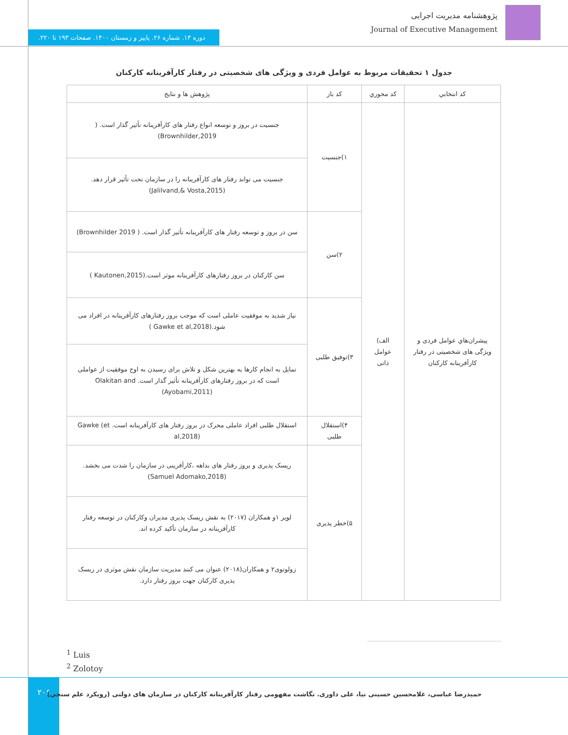پژوهشنامه مدیریت اجرایی
Journal of Executive Management
دوره ۱۳. شماره ۲۶. پاییز و زمستان ۱۴۰۰. صفحات ۱۹۳ تا ۲۲۰.
جدول ۱ تحقیقات مربوط به عوامل فردی و ویژگی های شخصیتی در رفتار کارآفرینانه کارکنان
| کد انتخابي | کد محوري | کد باز | پژوهش ها و نتايج |
| --- | --- | --- | --- |
| پیشران‌هاي عوامل فردی و ویژگی های شخصیتی در رفتار کارآفرینانه کارکنان | الف) عوامل ذاتی | ۱)جنسیت | جنسیت در بروز و توسعه انواع رفتار های کارآفرینانه تأثیر گذار است. ( Brownhilder,2019) |
| | | | جنسیت می تواند رفتار های کارآفرینانه را در سازمان تحت تأثیر قرار دهد. (Jalilvand,& Vosta,2015) |
| | | ۲)سن | سن در بروز و توسعه رفتار های کارآفرینانه تأثیر گذار است. ( Brownhilder 2019) |
| | | | سن کارکنان در بروز رفتارهای کارآفرینانه موثر است.(Kautonen,2015 ) |
| | | ۳)توفیق طلبی | نیاز شدید به موفقیت عاملی است که موجب بروز رفتارهای کارآفرینانه در افراد می شود.(Gawke et al,2018 ) |
| | | | تمایل به انجام کارها به بهترین شکل و تلاش برای رسیدن به اوج موفقیت از عواملی است که در بروز رفتارهای کارآفرینانه تأثیر گذار است. Olakitan and (Ayobami,2011) |
| | | ۴)استقلال طلبی | استقلال طلبی افراد عاملی محرک در بروز رفتار های کارآفرینانه است. Gawke (et al,2018) |
| | | ۵)خطر پذیری | ریسک پذیری و بروز رفتار های بداهه ،کارآفرینی در سازمان را شدت می بخشد. (Samuel Adomako,2018) |
| | | | لویز ۱و همکاران (۲۰۱۷) به نقش ریسک پذیری مدیران وکارکنان در توسعه رفتار کارآفرینانه در سازمان تأکید کرده اند. |
| | | | زولوتوی۲ و همکاران(۲۰۱۸) عنوان می کنند مدیریت سازمان نقش موثری در ریسک پذیری کارکنان جهت بروز رفتار دارد. |
<sup>1</sup> Luis
<sup>2</sup> Zolotoy
۲۰۶
حمیدرضا عباسی، غلامحسین حسینی نیا، علی داوری. نگاشت مفهومی رفتار کارآفرینانه کارکنان در سازمان های دولتی (رویکرد علم سنجی)